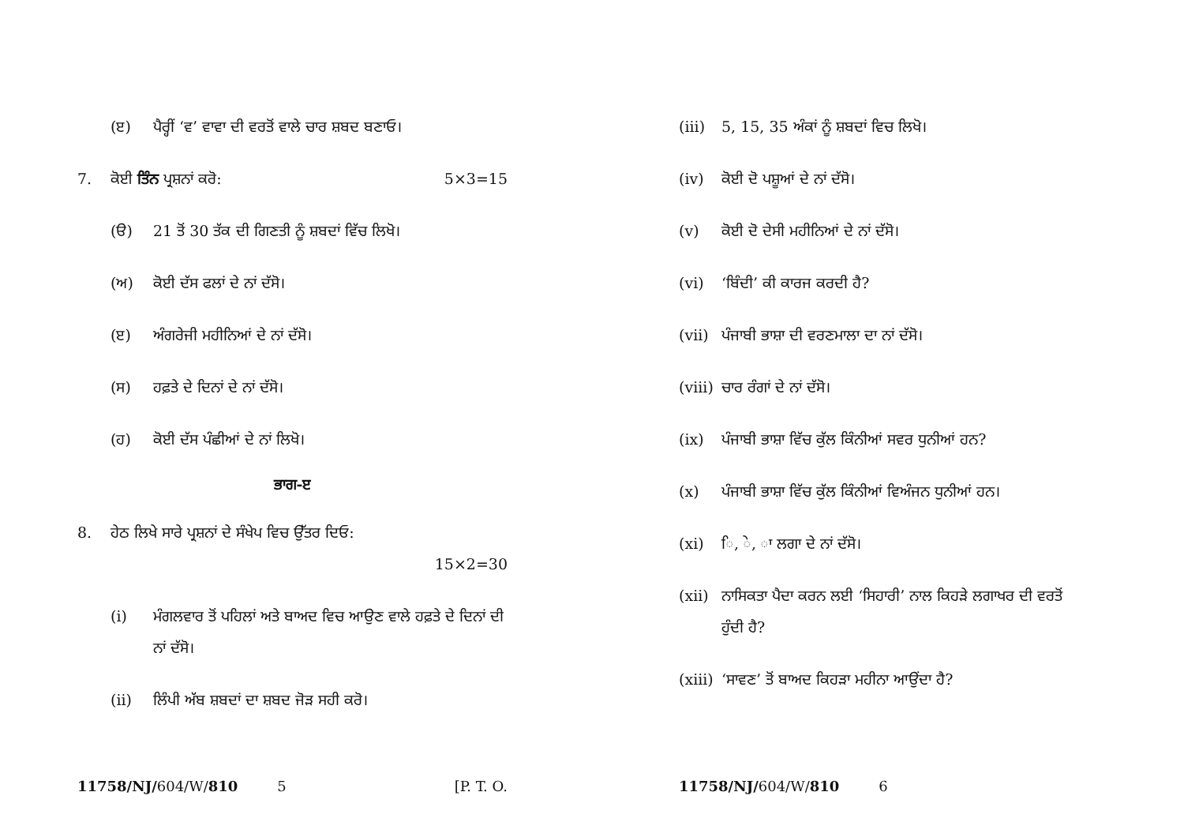(ੲ) ਪੈਰ੍ਹੀਂ ‘ਵ’ ਵਾਵਾ ਦੀ ਵਰਤੋਂ ਵਾਲੇ ਚਾਰ ਸ਼ਬਦ ਬਣਾਓ।
7. ਕੋਈ ਤਿੰਨ ਪ੍ਰਸ਼ਨਾਂ ਕਰੋ: 5×3=15
(ੳ) 21 ਤੋਂ 30 ਤੱਕ ਦੀ ਗਿਣਤੀ ਨੂੰ ਸ਼ਬਦਾਂ ਵਿੱਚ ਲਿਖੋ।
(ਅ) ਕੋਈ ਦੱਸ ਫਲਾਂ ਦੇ ਨਾਂ ਦੱਸੋ।
(ੲ) ਅੰਗਰੇਜੀ ਮਹੀਨਿਆਂ ਦੇ ਨਾਂ ਦੱਸੋ।
(ਸ) ਹਫ਼ਤੇ ਦੇ ਦਿਨਾਂ ਦੇ ਨਾਂ ਦੱਸੋ।
(ਹ) ਕੋਈ ਦੱਸ ਪੰਛੀਆਂ ਦੇ ਨਾਂ ਲਿਖੋ।
ਭਾਗ-ੲ
8. ਹੇਠ ਲਿਖੇ ਸਾਰੇ ਪ੍ਰਸ਼ਨਾਂ ਦੇ ਸੰਖੇਪ ਵਿਚ ਉੱਤਰ ਦਿਓ:
15×2=30
(i) ਮੰਗਲਵਾਰ ਤੋਂ ਪਹਿਲਾਂ ਅਤੇ ਬਾਅਦ ਵਿਚ ਆਉਣ ਵਾਲੇ ਹਫ਼ਤੇ ਦੇ ਦਿਨਾਂ ਦੀ ਨਾਂ ਦੱਸੋ।
(ii) ਲਿੰਪੀ ਅੱਬ ਸ਼ਬਦਾਂ ਦਾ ਸ਼ਬਦ ਜੋੜ ਸਹੀ ਕਰੋ।
11758/NJ/ 604/W/ 810 5 [P. T. O.
(iii) 5, 15, 35 ਅੰਕਾਂ ਨੂੰ ਸ਼ਬਦਾਂ ਵਿਚ ਲਿਖੋ।
(iv) ਕੋਈ ਦੋ ਪਸ਼ੂਆਂ ਦੇ ਨਾਂ ਦੱਸੋ।
(v) ਕੋਈ ਦੋ ਦੇਸੀ ਮਹੀਨਿਆਂ ਦੇ ਨਾਂ ਦੱਸੋ।
(vi) ‘ਬਿੰਦੀ’ ਕੀ ਕਾਰਜ ਕਰਦੀ ਹੈ?
(vii) ਪੰਜਾਬੀ ਭਾਸ਼ਾ ਦੀ ਵਰਣਮਾਲਾ ਦਾ ਨਾਂ ਦੱਸੋ।
(viii) ਚਾਰ ਰੰਗਾਂ ਦੇ ਨਾਂ ਦੱਸੋ।
(ix) ਪੰਜਾਬੀ ਭਾਸ਼ਾ ਵਿੱਚ ਕੁੱਲ ਕਿੰਨੀਆਂ ਸਵਰ ਧੁਨੀਆਂ ਹਨ?
(x) ਪੰਜਾਬੀ ਭਾਸ਼ਾ ਵਿੱਚ ਕੁੱਲ ਕਿੰਨੀਆਂ ਵਿਅੰਜਨ ਧੁਨੀਆਂ ਹਨ।
(xi) ਿ, ੇ, ਾ ਲਗਾ ਦੇ ਨਾਂ ਦੱਸੋ।
(xii) ਨਾਸਿਕਤਾ ਪੈਦਾ ਕਰਨ ਲਈ ‘ਸਿਹਾਰੀ’ ਨਾਲ ਕਿਹੜੇ ਲਗਾਖਰ ਦੀ ਵਰਤੋਂ ਹੁੰਦੀ ਹੈ?
(xiii) ‘ਸਾਵਣ’ ਤੋਂ ਬਾਅਦ ਕਿਹੜਾ ਮਹੀਨਾ ਆਉਂਦਾ ਹੈ?
11758/NJ/ 604/W/ 810 6